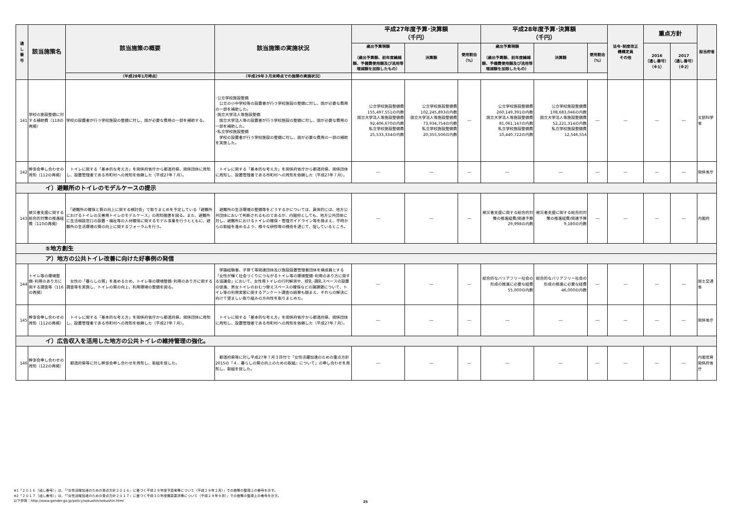| 通 し 番 号 | 該当施策名 | 該当施策の概要 | 該当施策の実施状況 | 平成27年度予算･決算額 （千円） | | | 平成28年度予算･決算額 （千円） | | | 法令･制度改正 機構定員 その他 | 重点方針 | | 担当府省 |
| --- | --- | --- | --- | --- | --- | --- | --- | --- | --- | --- | --- | --- | --- |
| | | | | 歳出予算現額 （歳出予算額、前年度繰越額、予備費使用額及び流用等増減額を加除したもの） | 決算額 | 使用割合 （%） | 歳出予算現額 （歳出予算額、前年度繰越額、予備費使用額及び流用等増減額を加除したもの） | 決算額 | 使用割合 （%） | | 2016 （通し番号） （※1） | 2017 （通し番号） （※2） | |
| | | （平成28年1月時点） | （平成29年３月末時点での施策の実施状況） | | | | | | | | | | |
| 141 | 学校の施設整備に対する補助費（118の再掲） | 学校の設置者が行う学校施設の整備に対し、国が必要な費用の一部を補助する。 | ･公立学校施設整備 公立の小中学校等の設置者が行う学校施設の整備に対し、国が必要な費用の一部を補助した。 ･国立大学法人等施設整備 国立大学法人等の設置者が行う学校施設の整備に対し、国が必要な費用の一部を補助した。 ･私立学校施設整備 学校の設置者が行う学校施設の整備に対し、国が必要な費用の一部の補助を実施した。 | 公立学校施設整備費 155,497,551の内数 国立大学法人等施設整備費 92,406,670の内数 私立学校施設整備費 25,533,334の内数 | 公立学校施設整備費 102,245,893の内数 国立大学法人等施設整備費 73,934,754の内数 私立学校施設整備費 20,355,506の内数 | ― | 公立学校施設整備費 260,149,391の内数 国立大学法人等施設整備費 81,061,147の内数 私立学校施設整備費 10,440,722の内数 | 公立学校施設整備費 108,683,046の内数 国立大学法人等施設整備費 52,221,314の内数 私立学校施設整備費 12,546,556 | ― | ― | ― | ― | 文部科学省 |
| 142 | 幹事会申し合わせの周知（112の再掲） | トイレに関する「基本的な考え方」を関係府省庁から都道府県、関係団体に周知し、設置管理者である市町村への周知を依頼した（平成27年７月）。 | トイレに関する「基本的な考え方」を関係府省庁から都道府県、関係団体に周知し、設置管理者である市町村への周知を依頼した（平成27年７月）。 | ― | ― | ― | ― | ― | ― | ― | ― | ― | 関係省庁 |
| イ）避難所のトイレのモデルケースの提示 | | | | | | | | | | | | | |
| 143 | 被災者支援に関する総合的対策の推進経費（110の再掲） | 「避難所の確保と質の向上に関する検討会」で取りまとめを予定している「避難所におけるトイレの災害用トイレのモデルケース」の周知徹底を図る。また、避難所に生活相談窓口の設置・福祉等の人材確保に関するモデル事業を行うとともに、避難所の生活環境の質の向上に関するフォーラムを行う。 | 避難所の生活環境の整備等をどうするかについては、具体的には、地方公共団体において判断されるものであるが、内閣府としても、地方公共団体に対し、避難所におけるトイレの確保・管理ガイドライン等を踏まえ、平時からの取組を進めるよう、様々な研修等の機会を通じて、促しているところ。 | ― | ― | ― | 被災者支援に関する総合的対策の推進経費/関連予算 29,998の内数 | 被災者支援に関する総合的対策の推進経費/関連予算 9,180の内数 | ― | ― | ― | ― | 内閣府 |
| ⑤地方創生 | | | | | | | | | | | | | |
| ア）地方の公共トイレ改善に向けた好事例の発信 | | | | | | | | | | | | | |
| 144 | トイレ等の環境整備･利用のあり方に関する調査等（116の再掲） | 女性の「暮らしの質」を高めるため、トイレ等の環境整備･利用のあり方に関する調査等を実施し、トイレの質の向上、利用環境の整備を図る。 | 学識経験者、子育て等関連団体及び施設設置管理者団体を構成員とする「女性が輝く社会づくりにつながるトイレ等の環境整備･利用のあり方に関する協議会」において、女性用トイレの行列解消や、授乳･調乳スペースの設置の促進、男女トイレのおむつ替えスペースの確保などの諸課題について、トイレ等の利用実態に関するアンケート調査の結果も踏まえ、それらの解決に向けて望ましい取り組みの方向性を取りまとめた。 | ― | ― | ― | 総合的なバリアフリー社会の形成の推進に必要な経費 55,000の内数 | 総合的なバリアフリー社会の形成の推進に必要な経費 46,000の内数 | ― | ― | ― | ― | 国土交通省 |
| 145 | 幹事会申し合わせの周知（112の再掲） | トイレに関する「基本的な考え方」を関係府省庁から都道府県、関係団体に周知し、設置管理者である市町村への周知を依頼した（平成27年７月）。 | トイレに関する「基本的な考え方」を関係府省庁から都道府県、関係団体に周知し、設置管理者である市町村への周知を依頼した（平成27年７月）。 | ― | ― | ― | ― | ― | ― | ― | ― | ― | 関係省庁 |
| イ）広告収入を活用した地方の公共トイレの維持管理の強化。 | | | | | | | | | | | | | |
| 146 | 幹事会申し合わせの周知（122の再掲） | 都道府県等に対し幹事会申し合わせを周知し、取組を促した。 | 都道府県等に対し平成27年７月３日付で「女性活躍加速のための重点方針2015の『４．暮らしの質の向上のための取組』について」の申し合わせを周知し、取組を促した。 | ― | ― | ― | ― | ― | ― | ― | ― | ― | 内閣官房 関係府省庁 |
※1「２０１６（通し番号）」は、「『女性活躍加速のための重点方針２０１６』に基づく平成２９年度予算案等について（平成２９年２月）」での施策の整理上の番号を示す。
※2「２０１７（通し番号）」は、「『女性活躍加速のための重点方針２０１７』に基づく平成３０年度概算要求等について（平成２９年９月）」での施策の整理上の番号を示す。
以下参照：http://www.gender.go.jp/policy/sokushin/sokushin.html
25